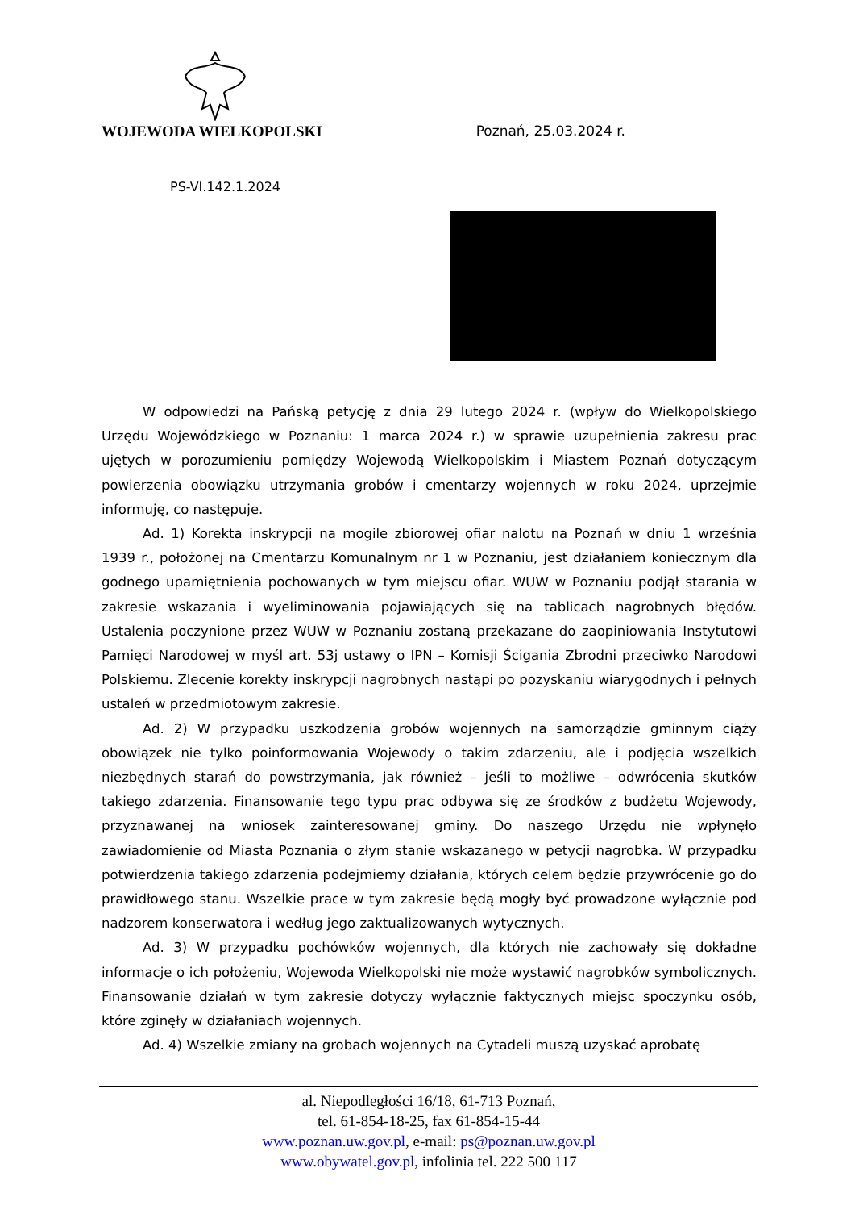WOJEWODA WIELKOPOLSKI Poznań, 25.03.2024 r.
PS-VI.142.1.2024
W odpowiedzi na Pańską petycję z dnia 29 lutego 2024 r. (wpływ do Wielkopolskiego Urzędu Wojewódzkiego w Poznaniu: 1 marca 2024 r.) w sprawie uzupełnienia zakresu prac ujętych w porozumieniu pomiędzy Wojewodą Wielkopolskim i Miastem Poznań dotyczącym powierzenia obowiązku utrzymania grobów i cmentarzy wojennych w roku 2024, uprzejmie informuję, co następuje.
Ad. 1) Korekta inskrypcji na mogile zbiorowej ofiar nalotu na Poznań w dniu 1 września 1939 r., położonej na Cmentarzu Komunalnym nr 1 w Poznaniu, jest działaniem koniecznym dla godnego upamiętnienia pochowanych w tym miejscu ofiar. WUW w Poznaniu podjął starania w zakresie wskazania i wyeliminowania pojawiających się na tablicach nagrobnych błędów. Ustalenia poczynione przez WUW w Poznaniu zostaną przekazane do zaopiniowania Instytutowi Pamięci Narodowej w myśl art. 53j ustawy o IPN – Komisji Ścigania Zbrodni przeciwko Narodowi Polskiemu. Zlecenie korekty inskrypcji nagrobnych nastąpi po pozyskaniu wiarygodnych i pełnych ustaleń w przedmiotowym zakresie.
Ad. 2) W przypadku uszkodzenia grobów wojennych na samorządzie gminnym ciąży obowiązek nie tylko poinformowania Wojewody o takim zdarzeniu, ale i podjęcia wszelkich niezbędnych starań do powstrzymania, jak również – jeśli to możliwe – odwrócenia skutków takiego zdarzenia. Finansowanie tego typu prac odbywa się ze środków z budżetu Wojewody, przyznawanej na wniosek zainteresowanej gminy. Do naszego Urzędu nie wpłynęło zawiadomienie od Miasta Poznania o złym stanie wskazanego w petycji nagrobka. W przypadku potwierdzenia takiego zdarzenia podejmiemy działania, których celem będzie przywrócenie go do prawidłowego stanu. Wszelkie prace w tym zakresie będą mogły być prowadzone wyłącznie pod nadzorem konserwatora i według jego zaktualizowanych wytycznych.
Ad. 3) W przypadku pochówków wojennych, dla których nie zachowały się dokładne informacje o ich położeniu, Wojewoda Wielkopolski nie może wystawić nagrobków symbolicznych. Finansowanie działań w tym zakresie dotyczy wyłącznie faktycznych miejsc spoczynku osób, które zginęły w działaniach wojennych.
Ad. 4) Wszelkie zmiany na grobach wojennych na Cytadeli muszą uzyskać aprobatę
al. Niepodległości 16/18, 61-713 Poznań,
tel. 61-854-18-25, fax 61-854-15-44
www.poznan.uw.gov.pl, e-mail: ps@poznan.uw.gov.pl
www.obywatel.gov.pl, infolinia tel. 222 500 117